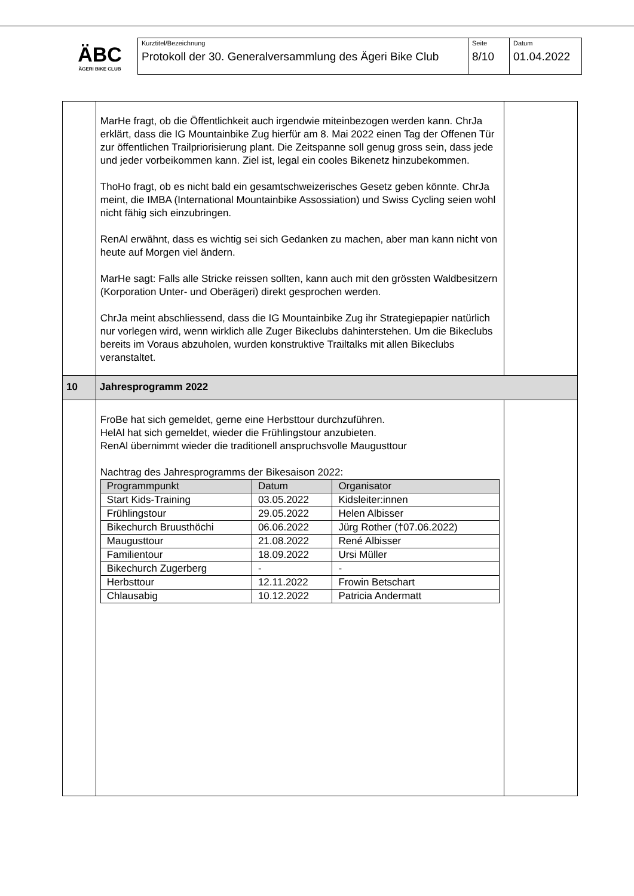ÄBC
ÄGERI BIKE CLUB
| Kurztitel/Bezeichnung Protokoll der 30. Generalversammlung des Ägeri Bike Club | Seite 8/10 | Datum 01.04.2022 |
| | MarHe fragt, ob die Öffentlichkeit auch irgendwie miteinbezogen werden kann. ChrJa erklärt, dass die IG Mountainbike Zug hierfür am 8. Mai 2022 einen Tag der Offenen Tür zur öffentlichen Trailpriorisierung plant. Die Zeitspanne soll genug gross sein, dass jede und jeder vorbeikommen kann. Ziel ist, legal ein cooles Bikenetz hinzubekommen. ThoHo fragt, ob es nicht bald ein gesamtschweizerisches Gesetz geben könnte. ChrJa meint, die IMBA (International Mountainbike Assossiation) und Swiss Cycling seien wohl nicht fähig sich einzubringen. RenAl erwähnt, dass es wichtig sei sich Gedanken zu machen, aber man kann nicht von heute auf Morgen viel ändern. MarHe sagt: Falls alle Stricke reissen sollten, kann auch mit den grössten Waldbesitzern (Korporation Unter- und Oberägeri) direkt gesprochen werden. ChrJa meint abschliessend, dass die IG Mountainbike Zug ihr Strategiepapier natürlich nur vorlegen wird, wenn wirklich alle Zuger Bikeclubs dahinterstehen. Um die Bikeclubs bereits im Voraus abzuholen, wurden konstruktive Trailtalks mit allen Bikeclubs veranstaltet. | |
| 10 | Jahresprogramm 2022 | |
| | FroBe hat sich gemeldet, gerne eine Herbsttour durchzuführen. HelAl hat sich gemeldet, wieder die Frühlingstour anzubieten. RenAl übernimmt wieder die traditionell anspruchsvolle Maugusttour Nachtrag des Jahresprogramms der Bikesaison 2022: / Programmpunkt / Datum / Organisator / / --- / --- / --- / / Start Kids-Training / 03.05.2022 / Kidsleiter:innen / / Frühlingstour / 29.05.2022 / Helen Albisser / / Bikechurch Bruusthöchi / 06.06.2022 / Jürg Rother (†07.06.2022) / / Maugusttour / 21.08.2022 / René Albisser / / Familientour / 18.09.2022 / Ursi Müller / / Bikechurch Zugerberg / - / - / / Herbsttour / 12.11.2022 / Frowin Betschart / / Chlausabig / 10.12.2022 / Patricia Andermatt / | |